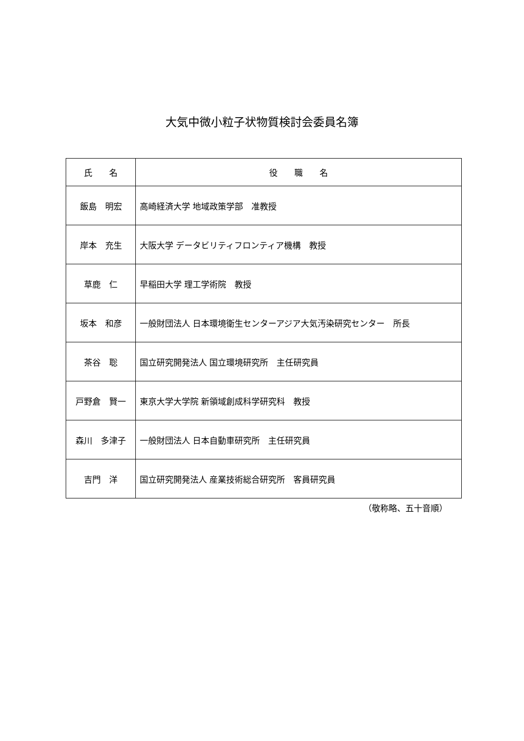大気中微小粒子状物質検討会委員名簿
| 氏 名 | 役 職 名 |
| --- | --- |
| 飯島 明宏 | 高崎経済大学 地域政策学部 准教授 |
| 岸本 充生 | 大阪大学 データビリティフロンティア機構 教授 |
| 草鹿 仁 | 早稲田大学 理工学術院 教授 |
| 坂本 和彦 | 一般財団法人 日本環境衛生センターアジア大気汚染研究センター 所長 |
| 茶谷 聡 | 国立研究開発法人 国立環境研究所 主任研究員 |
| 戸野倉 賢一 | 東京大学大学院 新領域創成科学研究科 教授 |
| 森川 多津子 | 一般財団法人 日本自動車研究所 主任研究員 |
| 吉門 洋 | 国立研究開発法人 産業技術総合研究所 客員研究員 |
（敬称略、五十音順）